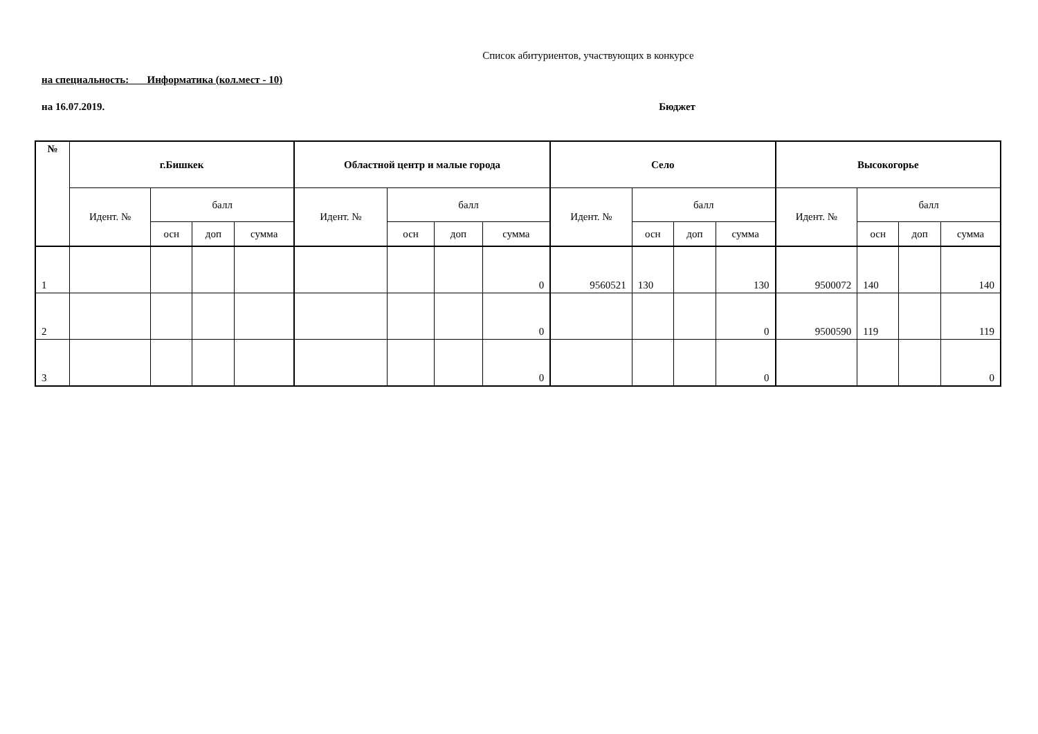Список абитуриентов, участвующих в конкурсе
на специальность: Информатика (кол.мест - 10)
на 16.07.2019. Бюджет
| № | г.Бишкек | | | | Областной центр и малые города | | | | Село | | | | Высокогорье | | | |
| --- | --- | --- | --- | --- | --- | --- | --- | --- | --- | --- | --- | --- | --- | --- | --- | --- |
| | Идент. № | балл | | | Идент. № | балл | | | Идент. № | балл | | | Идент. № | балл | | |
| | | осн | доп | сумма | | осн | доп | сумма | | осн | доп | сумма | | осн | доп | сумма |
| 1 | | | | | | | | 0 | 9560521 | 130 | | 130 | 9500072 | 140 | | 140 |
| 2 | | | | | | | | 0 | | | | 0 | 9500590 | 119 | | 119 |
| 3 | | | | | | | | 0 | | | | 0 | | | | 0 |